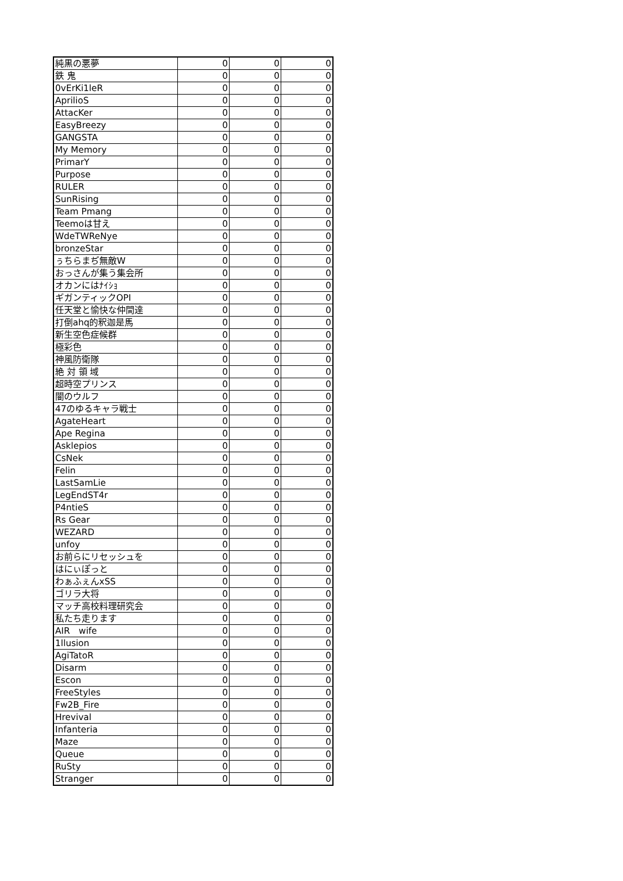| 純黒の悪夢 | 0 | 0 | 0 |
| 鉄 鬼 | 0 | 0 | 0 |
| 0vErKi1leR | 0 | 0 | 0 |
| AprilioS | 0 | 0 | 0 |
| AttacKer | 0 | 0 | 0 |
| EasyBreezy | 0 | 0 | 0 |
| GANGSTA | 0 | 0 | 0 |
| My Memory | 0 | 0 | 0 |
| PrimarY | 0 | 0 | 0 |
| Purpose | 0 | 0 | 0 |
| RULER | 0 | 0 | 0 |
| SunRising | 0 | 0 | 0 |
| Team Pmang | 0 | 0 | 0 |
| Teemoは甘え | 0 | 0 | 0 |
| WdeTWReNye | 0 | 0 | 0 |
| bronzeStar | 0 | 0 | 0 |
| ぅちらまぢ無敵W | 0 | 0 | 0 |
| おっさんが集う集会所 | 0 | 0 | 0 |
| オカンにはﾅｲｼｮ | 0 | 0 | 0 |
| ギガンティックOPI | 0 | 0 | 0 |
| 任天堂と愉快な仲間達 | 0 | 0 | 0 |
| 打倒ahq的釈迦是馬 | 0 | 0 | 0 |
| 新生空色症候群 | 0 | 0 | 0 |
| 極彩色 | 0 | 0 | 0 |
| 神風防衛隊 | 0 | 0 | 0 |
| 絶 対 領 域 | 0 | 0 | 0 |
| 超時空プリンス | 0 | 0 | 0 |
| 闇のウルフ | 0 | 0 | 0 |
| 47のゆるキャラ戦士 | 0 | 0 | 0 |
| AgateHeart | 0 | 0 | 0 |
| Ape Regina | 0 | 0 | 0 |
| Asklepios | 0 | 0 | 0 |
| CsNek | 0 | 0 | 0 |
| Felin | 0 | 0 | 0 |
| LastSamLie | 0 | 0 | 0 |
| LegEndST4r | 0 | 0 | 0 |
| P4ntieS | 0 | 0 | 0 |
| Rs Gear | 0 | 0 | 0 |
| WEZARD | 0 | 0 | 0 |
| unfoy | 0 | 0 | 0 |
| お前らにリセッシュを | 0 | 0 | 0 |
| はにぃぽっと | 0 | 0 | 0 |
| わぁふぇんxSS | 0 | 0 | 0 |
| ゴリラ大将 | 0 | 0 | 0 |
| マッチ高校料理研究会 | 0 | 0 | 0 |
| 私たち走ります | 0 | 0 | 0 |
| AIR wife | 0 | 0 | 0 |
| 1llusion | 0 | 0 | 0 |
| AgiTatoR | 0 | 0 | 0 |
| Disarm | 0 | 0 | 0 |
| Escon | 0 | 0 | 0 |
| FreeStyles | 0 | 0 | 0 |
| Fw2B_Fire | 0 | 0 | 0 |
| Hrevival | 0 | 0 | 0 |
| Infanteria | 0 | 0 | 0 |
| Maze | 0 | 0 | 0 |
| Queue | 0 | 0 | 0 |
| RuSty | 0 | 0 | 0 |
| Stranger | 0 | 0 | 0 |